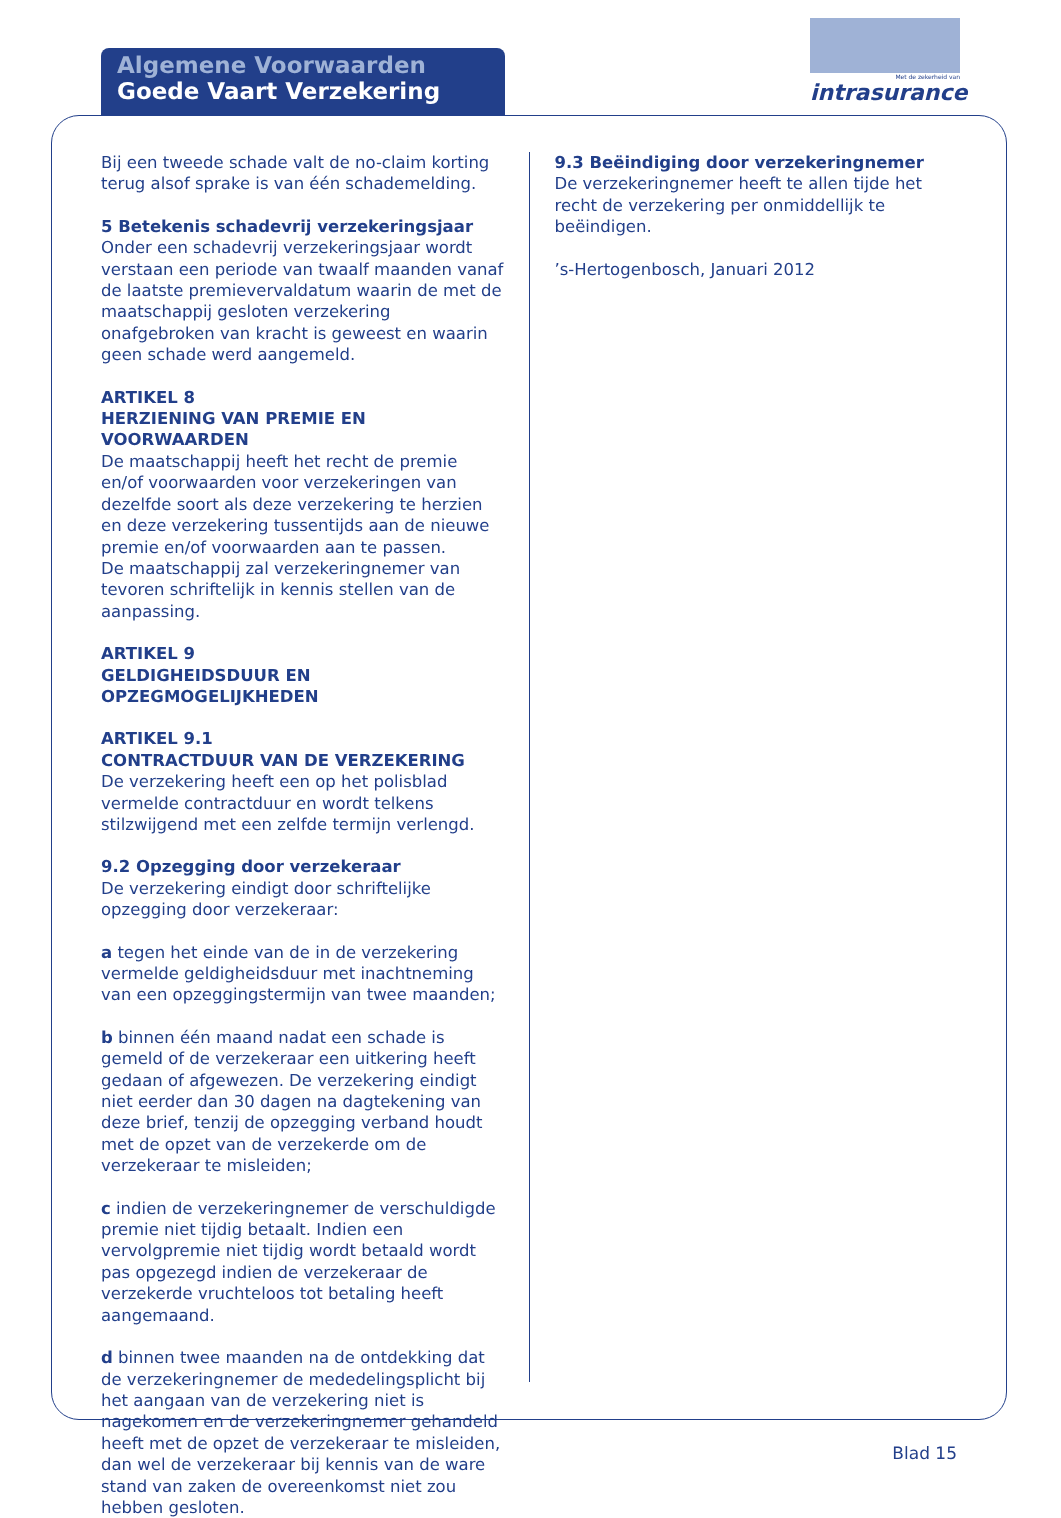Algemene Voorwaarden
Goede Vaart Verzekering
Met de zekerheid van
intrasurance
Bij een tweede schade valt de no-claim korting terug alsof sprake is van één schademelding.
5 Betekenis schadevrij verzekeringsjaar
Onder een schadevrij verzekeringsjaar wordt verstaan een periode van twaalf maanden vanaf de laatste premievervaldatum waarin de met de maatschappij gesloten verzekering onafgebroken van kracht is geweest en waarin geen schade werd aangemeld.
ARTIKEL 8
HERZIENING VAN PREMIE EN VOORWAARDEN
De maatschappij heeft het recht de premie en/of voorwaarden voor verzekeringen van dezelfde soort als deze verzekering te herzien en deze verzekering tussentijds aan de nieuwe premie en/of voorwaarden aan te passen.
De maatschappij zal verzekeringnemer van tevoren schriftelijk in kennis stellen van de aanpassing.
ARTIKEL 9
GELDIGHEIDSDUUR EN OPZEGMOGELIJKHEDEN
ARTIKEL 9.1
CONTRACTDUUR VAN DE VERZEKERING
De verzekering heeft een op het polisblad vermelde contractduur en wordt telkens stilzwijgend met een zelfde termijn verlengd.
9.2 Opzegging door verzekeraar
De verzekering eindigt door schriftelijke opzegging door verzekeraar:
a tegen het einde van de in de verzekering vermelde geldigheidsduur met inachtneming van een opzeggingstermijn van twee maanden;
b binnen één maand nadat een schade is gemeld of de verzekeraar een uitkering heeft gedaan of afgewezen. De verzekering eindigt niet eerder dan 30 dagen na dagtekening van deze brief, tenzij de opzegging verband houdt met de opzet van de verzekerde om de verzekeraar te misleiden;
c indien de verzekeringnemer de verschuldigde premie niet tijdig betaalt. Indien een vervolgpremie niet tijdig wordt betaald wordt pas opgezegd indien de verzekeraar de verzekerde vruchteloos tot betaling heeft aangemaand.
d binnen twee maanden na de ontdekking dat de verzekeringnemer de mededelingsplicht bij het aangaan van de verzekering niet is nagekomen en de verzekeringnemer gehandeld heeft met de opzet de verzekeraar te misleiden, dan wel de verzekeraar bij kennis van de ware stand van zaken de overeenkomst niet zou hebben gesloten.
9.3 Beëindiging door verzekeringnemer
De verzekeringnemer heeft te allen tijde het recht de verzekering per onmiddellijk te beëindigen.
’s-Hertogenbosch, Januari 2012
Blad 15